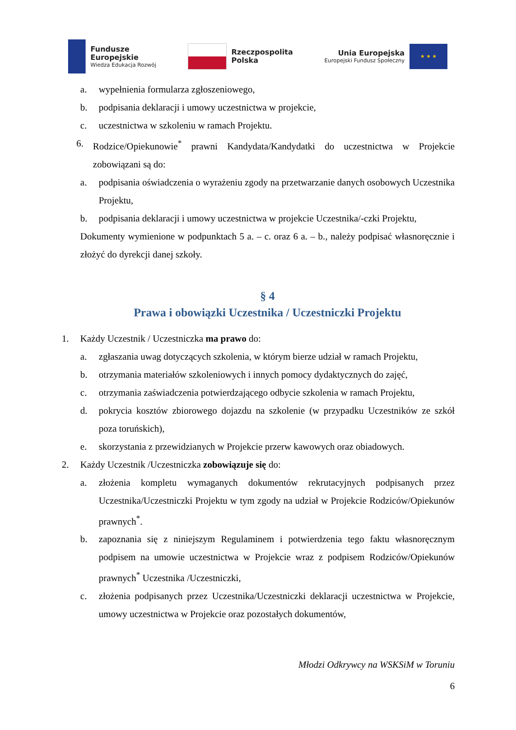Fundusze
Europejskie
Wiedza Edukacja Rozwój
Rzeczpospolita
Polska
Unia Europejska
Europejski Fundusz Społeczny
★ ★ ★
a. wypełnienia formularza zgłoszeniowego,
b. podpisania deklaracji i umowy uczestnictwa w projekcie,
c. uczestnictwa w szkoleniu w ramach Projektu.
6. Rodzice/Opiekunowie<sup>*</sup> prawni Kandydata/Kandydatki do uczestnictwa w Projekcie zobowiązani są do:
a. podpisania oświadczenia o wyrażeniu zgody na przetwarzanie danych osobowych Uczestnika Projektu,
b. podpisania deklaracji i umowy uczestnictwa w projekcie Uczestnika/-czki Projektu,
Dokumenty wymienione w podpunktach 5 a. – c. oraz 6 a. – b., należy podpisać własnoręcznie i złożyć do dyrekcji danej szkoły.
§ 4
Prawa i obowiązki Uczestnika / Uczestniczki Projektu
1. Każdy Uczestnik / Uczestniczka ma prawo do:
a. zgłaszania uwag dotyczących szkolenia, w którym bierze udział w ramach Projektu,
b. otrzymania materiałów szkoleniowych i innych pomocy dydaktycznych do zajęć,
c. otrzymania zaświadczenia potwierdzającego odbycie szkolenia w ramach Projektu,
d. pokrycia kosztów zbiorowego dojazdu na szkolenie (w przypadku Uczestników ze szkół poza toruńskich),
e. skorzystania z przewidzianych w Projekcie przerw kawowych oraz obiadowych.
2. Każdy Uczestnik /Uczestniczka zobowiązuje się do:
a. złożenia kompletu wymaganych dokumentów rekrutacyjnych podpisanych przez Uczestnika/Uczestniczki Projektu w tym zgody na udział w Projekcie Rodziców/Opiekunów prawnych<sup>*</sup>.
b. zapoznania się z niniejszym Regulaminem i potwierdzenia tego faktu własnoręcznym podpisem na umowie uczestnictwa w Projekcie wraz z podpisem Rodziców/Opiekunów prawnych<sup>*</sup> Uczestnika /Uczestniczki,
c. złożenia podpisanych przez Uczestnika/Uczestniczki deklaracji uczestnictwa w Projekcie, umowy uczestnictwa w Projekcie oraz pozostałych dokumentów,
Młodzi Odkrywcy na WSKSiM w Toruniu
6